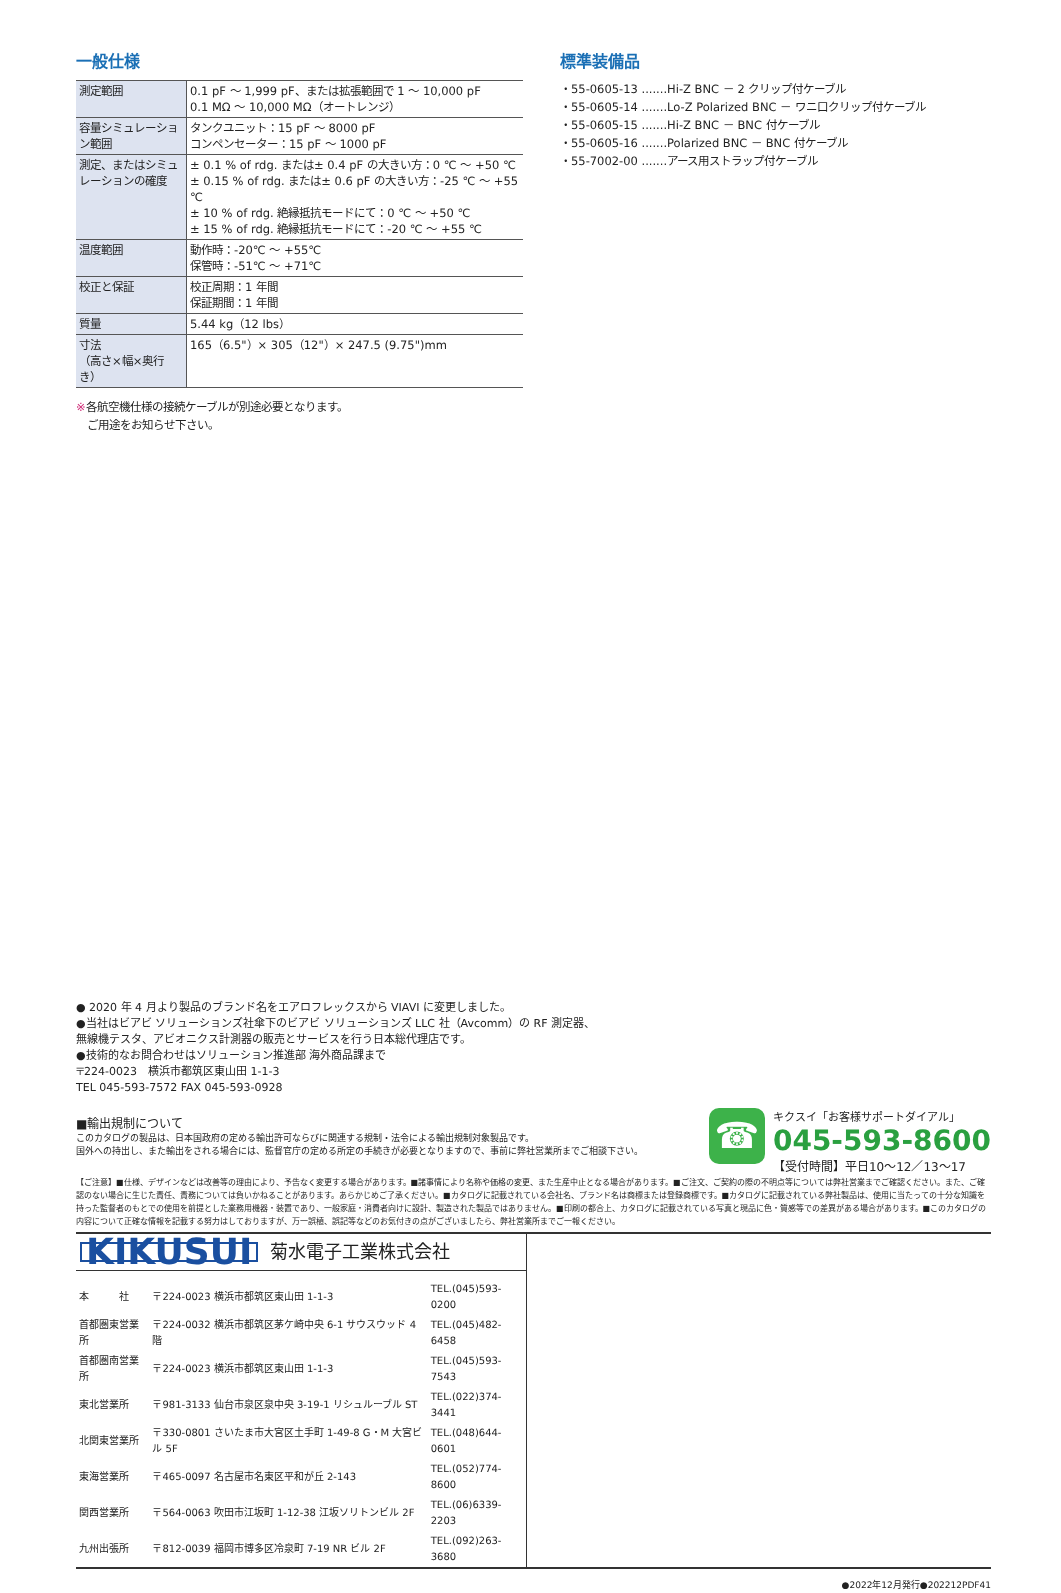一般仕様
| 測定範囲 | 0.1 pF ～ 1,999 pF、または拡張範囲で 1 ～ 10,000 pF 0.1 MΩ ～ 10,000 MΩ（オートレンジ） |
| 容量シミュレーション範囲 | タンクユニット：15 pF ～ 8000 pF コンペンセーター：15 pF ～ 1000 pF |
| 測定、またはシミュレーションの確度 | ± 0.1 % of rdg. または± 0.4 pF の大きい方：0 ℃ ～ +50 ℃ ± 0.15 % of rdg. または± 0.6 pF の大きい方：-25 ℃ ～ +55 ℃ ± 10 % of rdg. 絶縁抵抗モードにて：0 ℃ ～ +50 ℃ ± 15 % of rdg. 絶縁抵抗モードにて：-20 ℃ ～ +55 ℃ |
| 温度範囲 | 動作時：-20℃ ～ +55℃ 保管時：-51℃ ～ +71℃ |
| 校正と保証 | 校正周期：1 年間 保証期間：1 年間 |
| 質量 | 5.44 kg（12 lbs） |
| 寸法 （高さ×幅×奥行き） | 165（6.5"）× 305（12"）× 247.5 (9.75")mm |
※各航空機仕様の接続ケーブルが別途必要となります。
　ご用途をお知らせ下さい。
標準装備品
・55-0605-13 .......Hi-Z BNC － 2 クリップ付ケーブル
・55-0605-14 .......Lo-Z Polarized BNC － ワニ口クリップ付ケーブル
・55-0605-15 .......Hi-Z BNC － BNC 付ケーブル
・55-0605-16 .......Polarized BNC － BNC 付ケーブル
・55-7002-00 .......アース用ストラップ付ケーブル
● 2020 年 4 月より製品のブランド名をエアロフレックスから VIAVI に変更しました。
●当社はビアビ ソリューションズ社傘下のビアビ ソリューションズ LLC 社（Avcomm）の RF 測定器、
無線機テスタ、アビオニクス計測器の販売とサービスを行う日本総代理店です。
●技術的なお問合わせはソリューション推進部 海外商品課まで
〒224-0023　横浜市都筑区東山田 1-1-3
TEL 045-593-7572 FAX 045-593-0928
■輸出規制について
このカタログの製品は、日本国政府の定める輸出許可ならびに関連する規制・法令による輸出規制対象製品です。
国外への持出し、また輸出をされる場合には、監督官庁の定める所定の手続きが必要となりますので、事前に弊社営業所までご相談下さい。
【ご注意】■仕様、デザインなどは改善等の理由により、予告なく変更する場合があります。■諸事情により名称や価格の変更、また生産中止となる場合があります。■ご注文、ご契約の際の不明点等については弊社営業までご確認ください。また、ご確認のない場合に生じた責任、責務については負いかねることがあります。あらかじめご了承ください。■カタログに記載されている会社名、ブランド名は商標または登録商標です。■カタログに記載されている弊社製品は、使用に当たっての十分な知識を持った監督者のもとでの使用を前提とした業務用機器・装置であり、一般家庭・消費者向けに設計、製造された製品ではありません。■印刷の都合上、カタログに記載されている写真と現品に色・質感等での差異がある場合があります。■このカタログの内容について正確な情報を記載する努力はしておりますが、万一誤植、誤記等などのお気付きの点がございましたら、弊社営業所までご一報ください。
KIKUSUI 菊水電子工業株式会社
| 本 社 | 〒224-0023 横浜市都筑区東山田 1-1-3 | TEL.(045)593-0200 |
| 首都圏東営業所 | 〒224-0032 横浜市都筑区茅ケ崎中央 6-1 サウスウッド 4 階 | TEL.(045)482-6458 |
| 首都圏南営業所 | 〒224-0023 横浜市都筑区東山田 1-1-3 | TEL.(045)593-7543 |
| 東北営業所 | 〒981-3133 仙台市泉区泉中央 3-19-1 リシュルーブル ST | TEL.(022)374-3441 |
| 北関東営業所 | 〒330-0801 さいたま市大宮区土手町 1-49-8 G・M 大宮ビル 5F | TEL.(048)644-0601 |
| 東海営業所 | 〒465-0097 名古屋市名東区平和が丘 2-143 | TEL.(052)774-8600 |
| 関西営業所 | 〒564-0063 吹田市江坂町 1-12-38 江坂ソリトンビル 2F | TEL.(06)6339-2203 |
| 九州出張所 | 〒812-0039 福岡市博多区冷泉町 7-19 NR ビル 2F | TEL.(092)263-3680 |
●2022年12月発行●202212PDF41
☎
キクスイ「お客様サポートダイアル」
045-593-8600
【受付時間】平日10～12／13～17